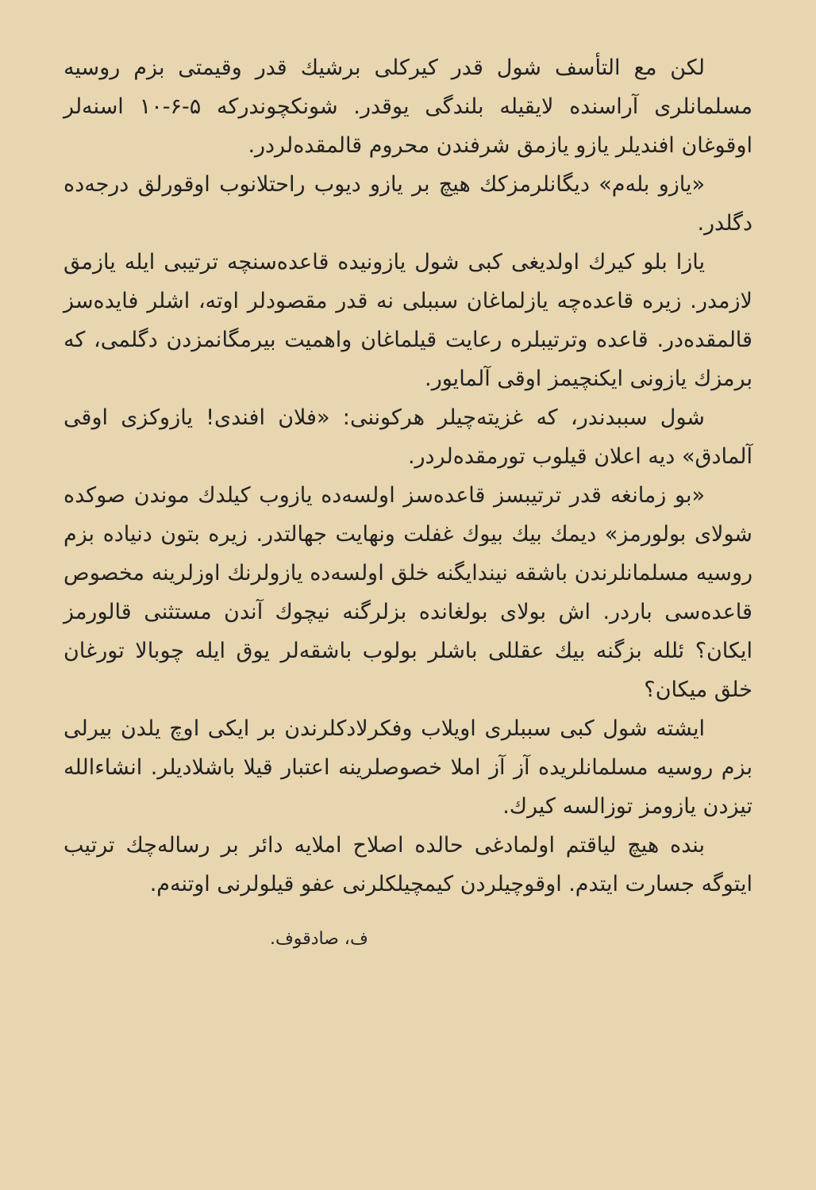لکن مع التأسف شول قدر کیرکلی برشیك قدر وقیمتی بزم روسیه مسلمانلری آراسنده لایقیله بلندگی یوقدر. شونکچوندرکه ۵-۶-۱۰ اسنه‌لر اوقوغان افندیلر یازو یازمق شرفندن محروم قالمقده‌لردر.
«یازو بلەم» دیگانلرمزکك هیچ بر یازو دیوب راحتلانوب اوقورلق درجه‌ده دگلدر.
یازا بلو کیرك اولدیغی کبی شول یازونیده قاعده‌سنچه ترتیبی ایله یازمق لازمدر. زیره قاعده‌چه یازلماغان سببلی نه قدر مقصودلر اوته، اشلر فایده‌سز قالمقده‌در. قاعده وترتیبلره رعایت قیلماغان واهمیت بیرمگانمزدن دگلمی، که برمزك یازونی ایکنچیمز اوقی آلمایور.
شول سببدندر، که غزیته‌چیلر هرکوننی: «فلان افندی! یازوکزی اوقی آلمادق» دیه اعلان قیلوب تورمقده‌لردر.
«بو زمانغه قدر ترتیبسز قاعده‌سز اولسه‌ده یازوب کیلدك موندن صوکده شولای بولورمز» دیمك بیك بیوك غفلت ونهایت جهالتدر. زیره بتون دنیاده بزم روسیه مسلمانلرندن باشقه نیندایگنه خلق اولسه‌ده یازولرنك اوزلرینه مخصوص قاعده‌سی باردر. اش بولای بولغانده بزلرگنه نیچوك آندن مستثنی قالورمز ایکان؟ ئلله بزگنه بیك عقللی باشلر بولوب باشقه‌لر یوق ایله چوبالا تورغان خلق میکان؟
ایشته شول کبی سببلری اویلاب وفکرلادکلرندن بر ایکی اوچ یلدن بیرلی بزم روسیه مسلمانلریده آز آز املا خصوصلرینه اعتبار قیلا باشلادیلر. انشاءالله تیزدن یازومز توزالسه کیرك.
بنده هیچ لیاقتم اولمادغی حالده اصلاح املایه دائر بر رساله‌چك ترتیب ایتوگه جسارت ایتدم. اوقوچیلردن کیمچیلکلرنی عفو قیلولرنی اوتنەم.
ف، صادقوف.